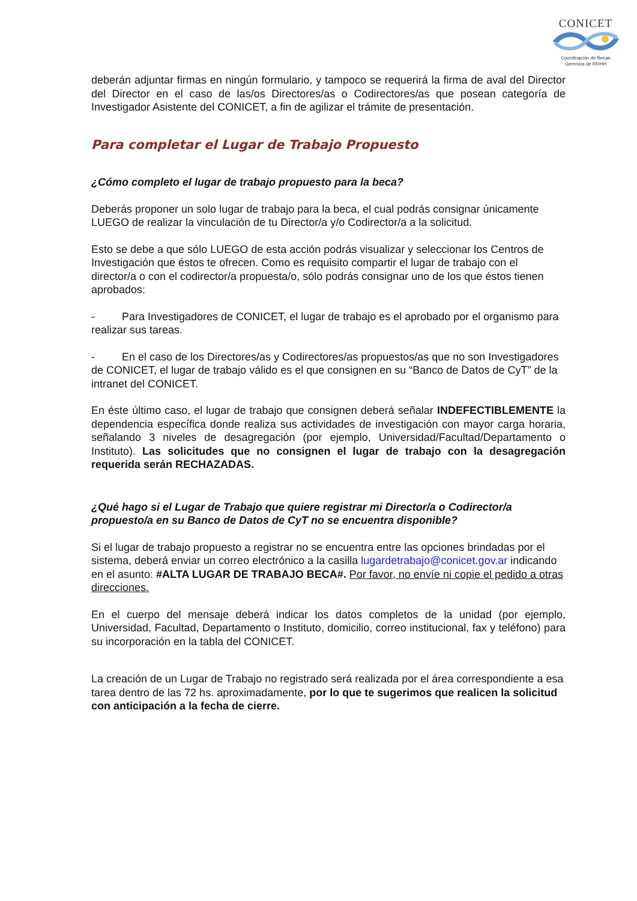CONICET
Coordinación de Becas
Gerencia de RRHH
deberán adjuntar firmas en ningún formulario, y tampoco se requerirá la firma de aval del Director del Director en el caso de las/os Directores/as o Codirectores/as que posean categoría de Investigador Asistente del CONICET, a fin de agilizar el trámite de presentación.
Para completar el Lugar de Trabajo Propuesto
¿Cómo completo el lugar de trabajo propuesto para la beca?
Deberás proponer un solo lugar de trabajo para la beca, el cual podrás consignar únicamente LUEGO de realizar la vinculación de tu Director/a y/o Codirector/a a la solicitud.
Esto se debe a que sólo LUEGO de esta acción podrás visualizar y seleccionar los Centros de Investigación que éstos te ofrecen. Como es requisito compartir el lugar de trabajo con el director/a o con el codirector/a propuesta/o, sólo podrás consignar uno de los que éstos tienen aprobados:
- Para Investigadores de CONICET, el lugar de trabajo es el aprobado por el organismo para realizar sus tareas.
- En el caso de los Directores/as y Codirectores/as propuestos/as que no son Investigadores de CONICET, el lugar de trabajo válido es el que consignen en su “Banco de Datos de CyT” de la intranet del CONICET.
En éste último caso, el lugar de trabajo que consignen deberá señalar INDEFECTIBLEMENTE la dependencia específica donde realiza sus actividades de investigación con mayor carga horaria, señalando 3 niveles de desagregación (por ejemplo, Universidad/Facultad/Departamento o Instituto). Las solicitudes que no consignen el lugar de trabajo con la desagregación requerida serán RECHAZADAS.
¿Qué hago si el Lugar de Trabajo que quiere registrar mi Director/a o Codirector/a propuesto/a en su Banco de Datos de CyT no se encuentra disponible?
Si el lugar de trabajo propuesto a registrar no se encuentra entre las opciones brindadas por el sistema, deberá enviar un correo electrónico a la casilla lugardetrabajo@conicet.gov.ar indicando en el asunto: #ALTA LUGAR DE TRABAJO BECA#. Por favor, no envíe ni copie el pedido a otras direcciones.
En el cuerpo del mensaje deberá indicar los datos completos de la unidad (por ejemplo, Universidad, Facultad, Departamento o Instituto, domicilio, correo institucional, fax y teléfono) para su incorporación en la tabla del CONICET.
La creación de un Lugar de Trabajo no registrado será realizada por el área correspondiente a esa tarea dentro de las 72 hs. aproximadamente, por lo que te sugerimos que realicen la solicitud con anticipación a la fecha de cierre.